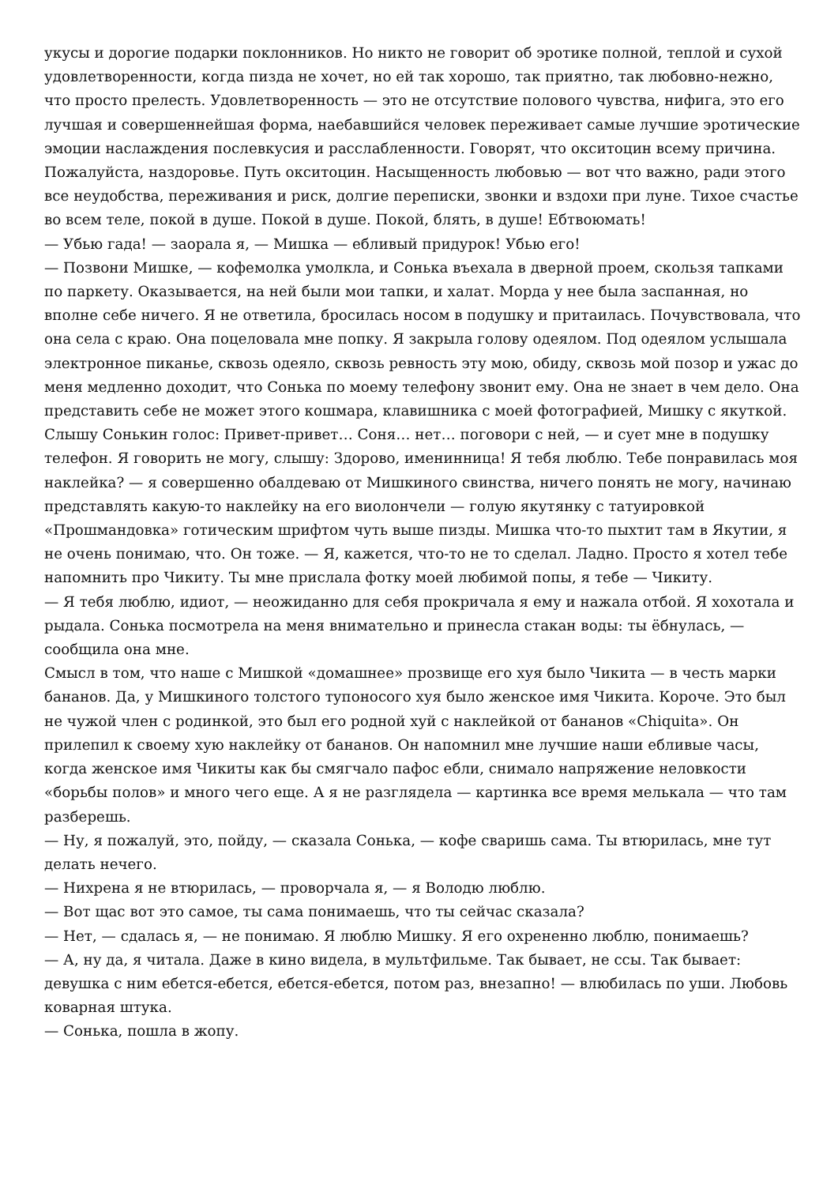укусы и дорогие подарки поклонников. Но никто не говорит об эротике полной, теплой и сухой удовлетворенности, когда пизда не хочет, но ей так хорошо, так приятно, так любовно-нежно, что просто прелесть. Удовлетворенность — это не отсутствие полового чувства, нифига, это его лучшая и совершеннейшая форма, наебавшийся человек переживает самые лучшие эротические эмоции наслаждения послевкусия и расслабленности. Говорят, что окситоцин всему причина. Пожалуйста, наздоровье. Путь окситоцин. Насыщенность любовью — вот что важно, ради этого все неудобства, переживания и риск, долгие переписки, звонки и вздохи при луне. Тихое счастье во всем теле, покой в душе. Покой в душе. Покой, блять, в душе! Ебтвоюмать!
— Убью гада! — заорала я, — Мишка — ебливый придурок! Убью его!
— Позвони Мишке, — кофемолка умолкла, и Сонька въехала в дверной проем, скользя тапками по паркету. Оказывается, на ней были мои тапки, и халат. Морда у нее была заспанная, но вполне себе ничего. Я не ответила, бросилась носом в подушку и притаилась. Почувствовала, что она села с краю. Она поцеловала мне попку. Я закрыла голову одеялом. Под одеялом услышала электронное пиканье, сквозь одеяло, сквозь ревность эту мою, обиду, сквозь мой позор и ужас до меня медленно доходит, что Сонька по моему телефону звонит ему. Она не знает в чем дело. Она представить себе не может этого кошмара, клавишника с моей фотографией, Мишку с якуткой. Слышу Сонькин голос: Привет-привет… Соня… нет… поговори с ней, — и сует мне в подушку телефон. Я говорить не могу, слышу: Здорово, именинница! Я тебя люблю. Тебе понравилась моя наклейка? — я совершенно обалдеваю от Мишкиного свинства, ничего понять не могу, начинаю представлять какую-то наклейку на его виолончели — голую якутянку с татуировкой «Прошмандовка» готическим шрифтом чуть выше пизды. Мишка что-то пыхтит там в Якутии, я не очень понимаю, что. Он тоже. — Я, кажется, что-то не то сделал. Ладно. Просто я хотел тебе напомнить про Чикиту. Ты мне прислала фотку моей любимой попы, я тебе — Чикиту.
— Я тебя люблю, идиот, — неожиданно для себя прокричала я ему и нажала отбой. Я хохотала и рыдала. Сонька посмотрела на меня внимательно и принесла стакан воды: ты ёбнулась, — сообщила она мне.
Смысл в том, что наше с Мишкой «домашнее» прозвище его хуя было Чикита — в честь марки бананов. Да, у Мишкиного толстого тупоносого хуя было женское имя Чикита. Короче. Это был не чужой член с родинкой, это был его родной хуй с наклейкой от бананов «Chiquita». Он прилепил к своему хую наклейку от бананов. Он напомнил мне лучшие наши ебливые часы, когда женское имя Чикиты как бы смягчало пафос ебли, снимало напряжение неловкости «борьбы полов» и много чего еще. А я не разглядела — картинка все время мелькала — что там разберешь.
— Ну, я пожалуй, это, пойду, — сказала Сонька, — кофе сваришь сама. Ты втюрилась, мне тут делать нечего.
— Нихрена я не втюрилась, — проворчала я, — я Володю люблю.
— Вот щас вот это самое, ты сама понимаешь, что ты сейчас сказала?
— Нет, — сдалась я, — не понимаю. Я люблю Мишку. Я его охрененно люблю, понимаешь?
— А, ну да, я читала. Даже в кино видела, в мультфильме. Так бывает, не ссы. Так бывает: девушка с ним ебется-ебется, ебется-ебется, потом раз, внезапно! — влюбилась по уши. Любовь коварная штука.
— Сонька, пошла в жопу.